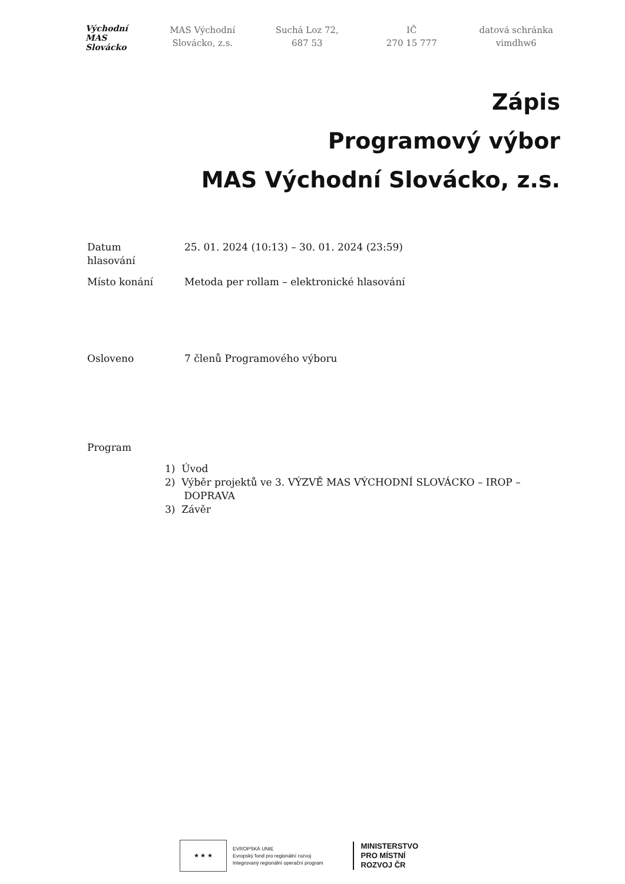Východní
MAS Slovácko
MAS Východní
Slovácko, z.s.
Suchá Loz 72,
687 53
IČ
270 15 777
datová schránka
vimdhw6
Zápis
Programový výbor
MAS Východní Slovácko, z.s.
Datum
hlasování
25. 01. 2024 (10:13) – 30. 01. 2024 (23:59)
Místo konání Metoda per rollam – elektronické hlasování
Osloveno 7 členů Programového výboru
Program
1) Úvod
2) Výběr projektů ve 3. VÝZVĚ MAS VÝCHODNÍ SLOVÁCKO – IROP –
DOPRAVA
3) Závěr
★ ★ ★
EVROPSKÁ UNIE
Evropský fond pro regionální rozvoj
Integrovaný regionální operační program
MINISTERSTVO
PRO MÍSTNÍ
ROZVOJ ČR